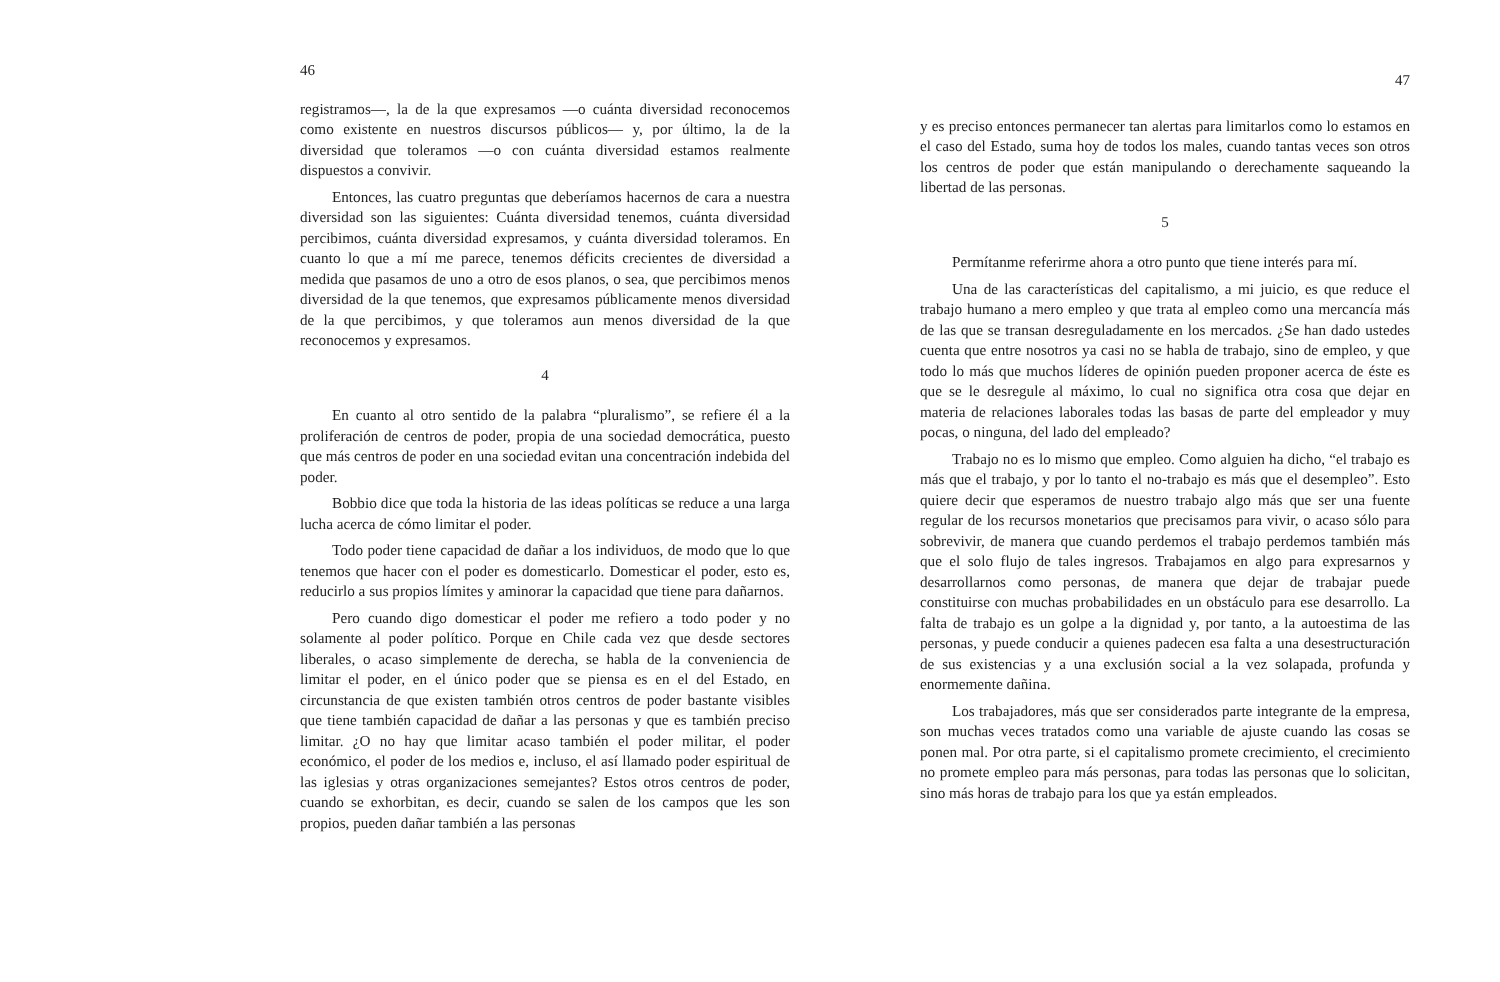46
registramos—, la de la que expresamos —o cuánta diversidad reconocemos como existente en nuestros discursos públicos— y, por último, la de la diversidad que toleramos —o con cuánta diversidad estamos realmente dispuestos a convivir.
Entonces, las cuatro preguntas que deberíamos hacernos de cara a nuestra diversidad son las siguientes: Cuánta diversidad tenemos, cuánta diversidad percibimos, cuánta diversidad expresamos, y cuánta diversidad toleramos. En cuanto lo que a mí me parece, tenemos déficits crecientes de diversidad a medida que pasamos de uno a otro de esos planos, o sea, que percibimos menos diversidad de la que tenemos, que expresamos públicamente menos diversidad de la que percibimos, y que toleramos aun menos diversidad de la que reconocemos y expresamos.
4
En cuanto al otro sentido de la palabra “pluralismo”, se refiere él a la proliferación de centros de poder, propia de una sociedad democrática, puesto que más centros de poder en una sociedad evitan una concentración indebida del poder.
Bobbio dice que toda la historia de las ideas políticas se reduce a una larga lucha acerca de cómo limitar el poder.
Todo poder tiene capacidad de dañar a los individuos, de modo que lo que tenemos que hacer con el poder es domesticarlo. Domesticar el poder, esto es, reducirlo a sus propios límites y aminorar la capacidad que tiene para dañarnos.
Pero cuando digo domesticar el poder me refiero a todo poder y no solamente al poder político. Porque en Chile cada vez que desde sectores liberales, o acaso simplemente de derecha, se habla de la conveniencia de limitar el poder, en el único poder que se piensa es en el del Estado, en circunstancia de que existen también otros centros de poder bastante visibles que tiene también capacidad de dañar a las personas y que es también preciso limitar. ¿O no hay que limitar acaso también el poder militar, el poder económico, el poder de los medios e, incluso, el así llamado poder espiritual de las iglesias y otras organizaciones semejantes? Estos otros centros de poder, cuando se exhorbitan, es decir, cuando se salen de los campos que les son propios, pueden dañar también a las personas
47
y es preciso entonces permanecer tan alertas para limitarlos como lo estamos en el caso del Estado, suma hoy de todos los males, cuando tantas veces son otros los centros de poder que están manipulando o derechamente saqueando la libertad de las personas.
5
Permítanme referirme ahora a otro punto que tiene interés para mí.
Una de las características del capitalismo, a mi juicio, es que reduce el trabajo humano a mero empleo y que trata al empleo como una mercancía más de las que se transan desreguladamente en los mercados. ¿Se han dado ustedes cuenta que entre nosotros ya casi no se habla de trabajo, sino de empleo, y que todo lo más que muchos líderes de opinión pueden proponer acerca de éste es que se le desregule al máximo, lo cual no significa otra cosa que dejar en materia de relaciones laborales todas las basas de parte del empleador y muy pocas, o ninguna, del lado del empleado?
Trabajo no es lo mismo que empleo. Como alguien ha dicho, “el trabajo es más que el trabajo, y por lo tanto el no-trabajo es más que el desempleo”. Esto quiere decir que esperamos de nuestro trabajo algo más que ser una fuente regular de los recursos monetarios que precisamos para vivir, o acaso sólo para sobrevivir, de manera que cuando perdemos el trabajo perdemos también más que el solo flujo de tales ingresos. Trabajamos en algo para expresarnos y desarrollarnos como personas, de manera que dejar de trabajar puede constituirse con muchas probabilidades en un obstáculo para ese desarrollo. La falta de trabajo es un golpe a la dignidad y, por tanto, a la autoestima de las personas, y puede conducir a quienes padecen esa falta a una desestructuración de sus existencias y a una exclusión social a la vez solapada, profunda y enormemente dañina.
Los trabajadores, más que ser considerados parte integrante de la empresa, son muchas veces tratados como una variable de ajuste cuando las cosas se ponen mal. Por otra parte, si el capitalismo promete crecimiento, el crecimiento no promete empleo para más personas, para todas las personas que lo solicitan, sino más horas de trabajo para los que ya están empleados.